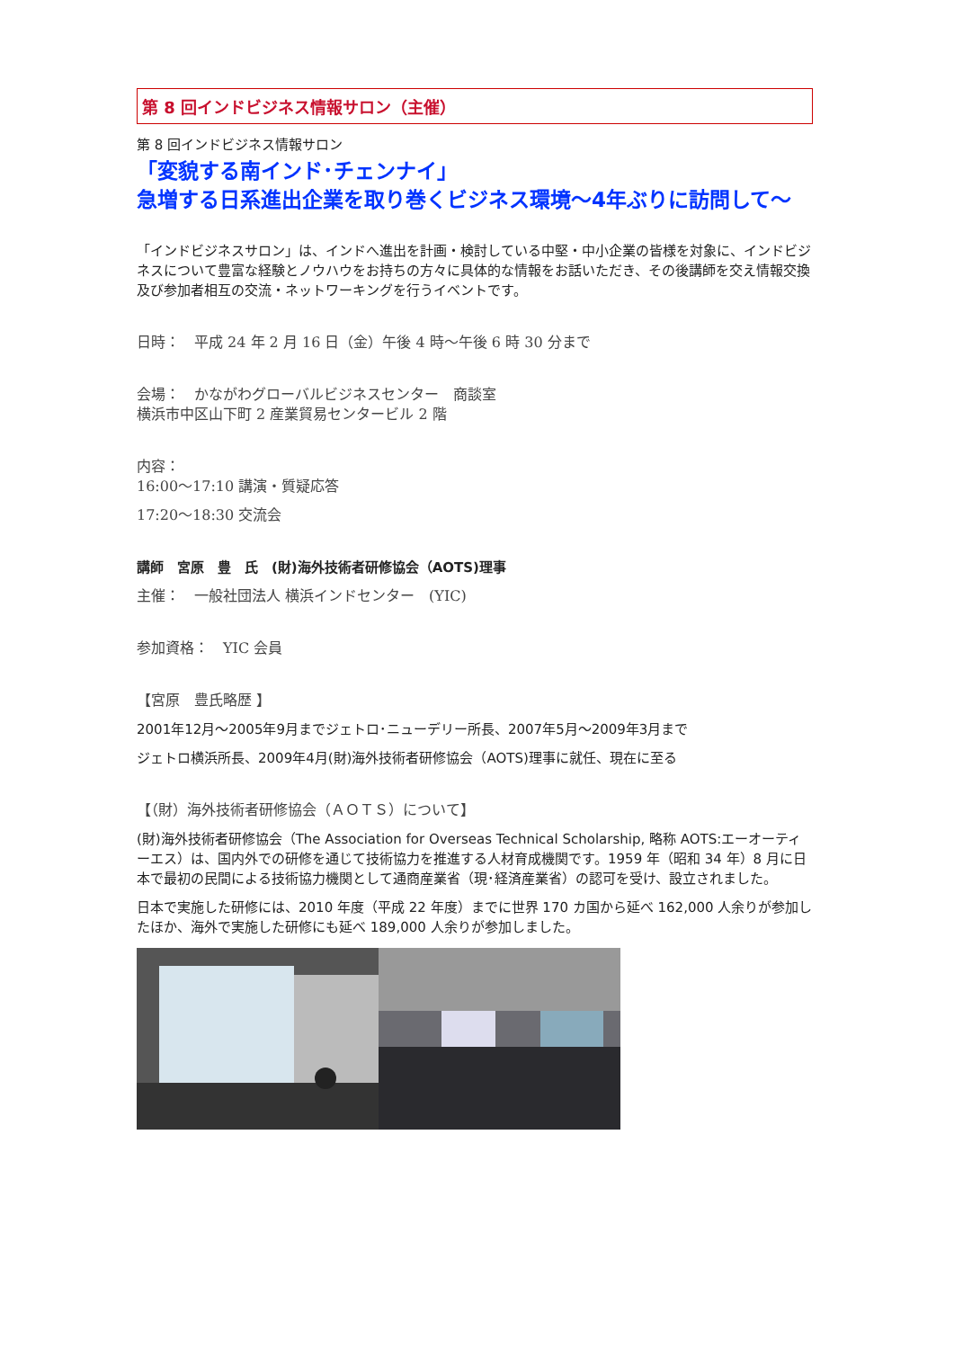第 8 回インドビジネス情報サロン（主催）
第 8 回インドビジネス情報サロン
「変貌する南インド･チェンナイ」
急増する日系進出企業を取り巻くビジネス環境～4年ぶりに訪問して～
「インドビジネスサロン」は、インドへ進出を計画・検討している中堅・中小企業の皆様を対象に、インドビジネスについて豊富な経験とノウハウをお持ちの方々に具体的な情報をお話いただき、その後講師を交え情報交換及び参加者相互の交流・ネットワーキングを行うイベントです。
日時：　平成 24 年 2 月 16 日（金）午後 4 時～午後 6 時 30 分まで
会場：　かながわグローバルビジネスセンター　商談室
横浜市中区山下町 2 産業貿易センタービル 2 階
内容：
16:00～17:10 講演・質疑応答
17:20～18:30 交流会
講師　宮原　豊　氏　(財)海外技術者研修協会（AOTS)理事
主催：　一般社団法人 横浜インドセンター　(YIC)
参加資格：　YIC 会員
【宮原　豊氏略歴 】
2001年12月～2005年9月までジェトロ･ニューデリー所長、2007年5月～2009年3月まで
ジェトロ横浜所長、2009年4月(財)海外技術者研修協会（AOTS)理事に就任、現在に至る
【（財）海外技術者研修協会（ＡＯＴＳ）について】
(財)海外技術者研修協会（The Association for Overseas Technical Scholarship, 略称 AOTS:エーオーティーエス）は、国内外での研修を通じて技術協力を推進する人材育成機関です。1959 年（昭和 34 年）8 月に日本で最初の民間による技術協力機関として通商産業省（現･経済産業省）の認可を受け、設立されました。
日本で実施した研修には、2010 年度（平成 22 年度）までに世界 170 カ国から延べ 162,000 人余りが参加したほか、海外で実施した研修にも延べ 189,000 人余りが参加しました。